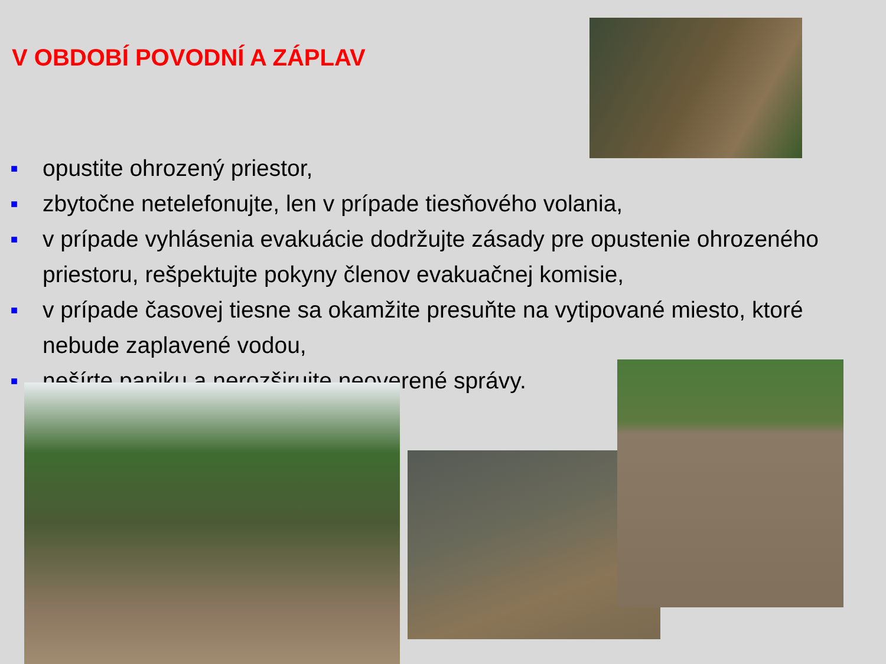V OBDOBÍ POVODNÍ A ZÁPLAV
■ opustite ohrozený priestor,
■ zbytočne netelefonujte, len v prípade tiesňového volania,
■ v prípade vyhlásenia evakuácie dodržujte zásady pre opustenie ohrozeného priestoru, rešpektujte pokyny členov evakuačnej komisie,
■ v prípade časovej tiesne sa okamžite presuňte na vytipované miesto, ktoré nebude zaplavené vodou,
■ nešírte paniku a nerozširujte neoverené správy.